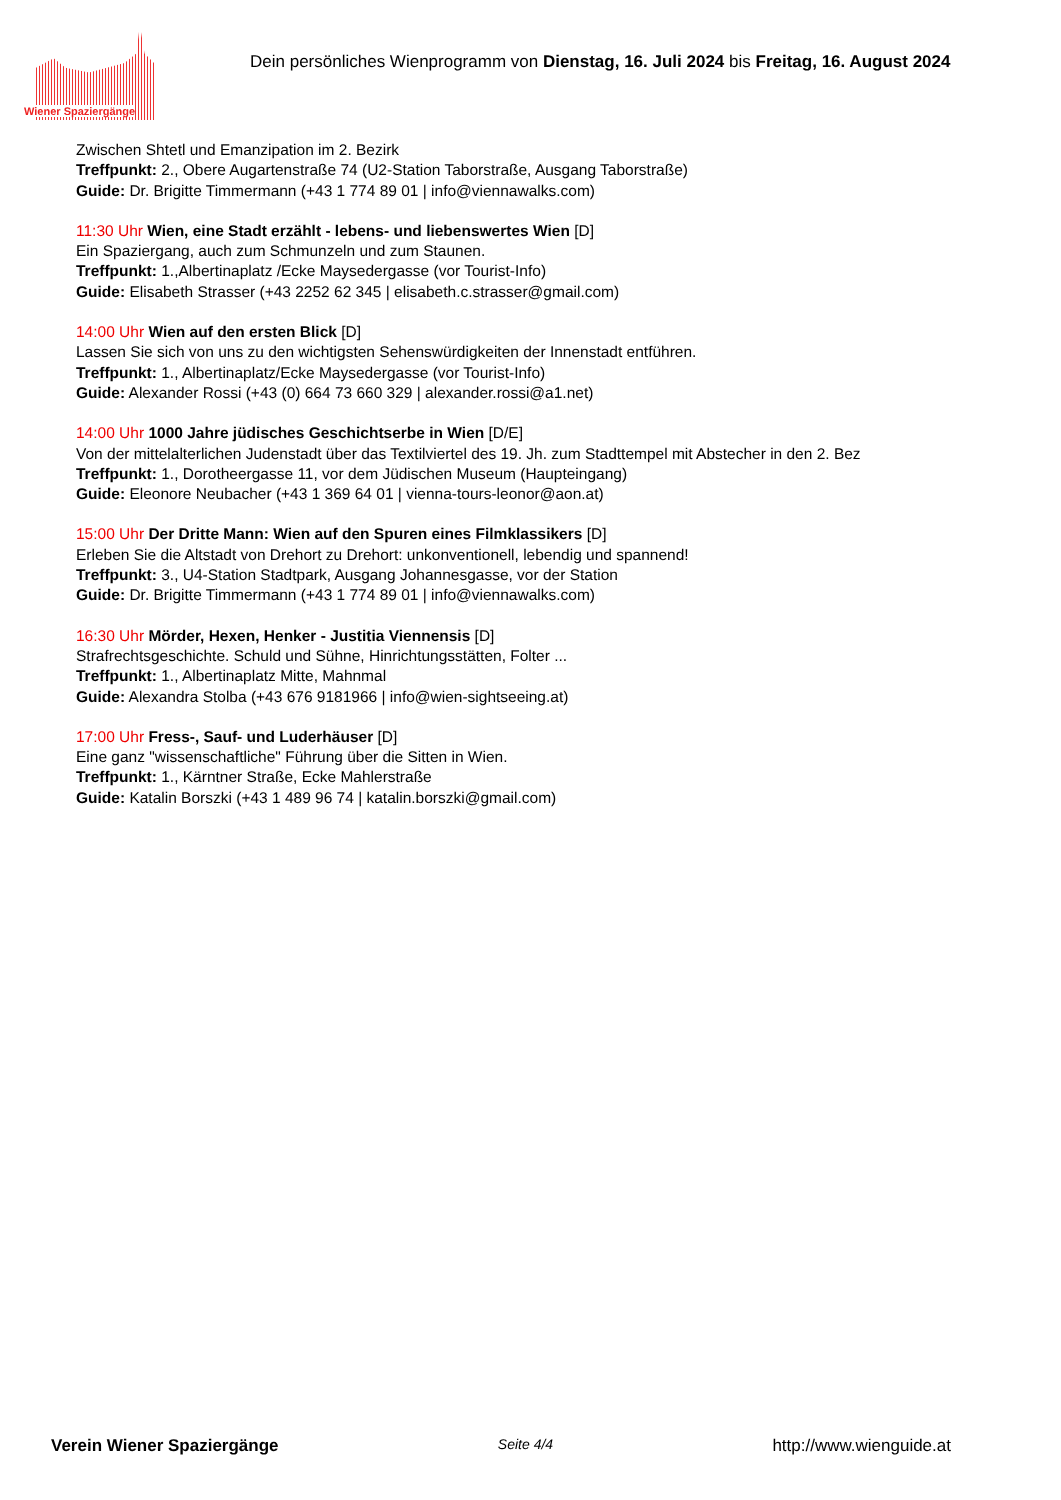Wiener Spaziergänge
Dein persönliches Wienprogramm von Dienstag, 16. Juli 2024 bis Freitag, 16. August 2024
Zwischen Shtetl und Emanzipation im 2. Bezirk
Treffpunkt: 2., Obere Augartenstraße 74 (U2-Station Taborstraße, Ausgang Taborstraße)
Guide: Dr. Brigitte Timmermann (+43 1 774 89 01 | info@viennawalks.com)
11:30 Uhr Wien, eine Stadt erzählt - lebens- und liebenswertes Wien [D]
Ein Spaziergang, auch zum Schmunzeln und zum Staunen.
Treffpunkt: 1.,Albertinaplatz /Ecke Maysedergasse (vor Tourist-Info)
Guide: Elisabeth Strasser (+43 2252 62 345 | elisabeth.c.strasser@gmail.com)
14:00 Uhr Wien auf den ersten Blick [D]
Lassen Sie sich von uns zu den wichtigsten Sehenswürdigkeiten der Innenstadt entführen.
Treffpunkt: 1., Albertinaplatz/Ecke Maysedergasse (vor Tourist-Info)
Guide: Alexander Rossi (+43 (0) 664 73 660 329 | alexander.rossi@a1.net)
14:00 Uhr 1000 Jahre jüdisches Geschichtserbe in Wien [D/E]
Von der mittelalterlichen Judenstadt über das Textilviertel des 19. Jh. zum Stadttempel mit Abstecher in den 2. Bez
Treffpunkt: 1., Dorotheergasse 11, vor dem Jüdischen Museum (Haupteingang)
Guide: Eleonore Neubacher (+43 1 369 64 01 | vienna-tours-leonor@aon.at)
15:00 Uhr Der Dritte Mann: Wien auf den Spuren eines Filmklassikers [D]
Erleben Sie die Altstadt von Drehort zu Drehort: unkonventionell, lebendig und spannend!
Treffpunkt: 3., U4-Station Stadtpark, Ausgang Johannesgasse, vor der Station
Guide: Dr. Brigitte Timmermann (+43 1 774 89 01 | info@viennawalks.com)
16:30 Uhr Mörder, Hexen, Henker - Justitia Viennensis [D]
Strafrechtsgeschichte. Schuld und Sühne, Hinrichtungsstätten, Folter ...
Treffpunkt: 1., Albertinaplatz Mitte, Mahnmal
Guide: Alexandra Stolba (+43 676 9181966 | info@wien-sightseeing.at)
17:00 Uhr Fress-, Sauf- und Luderhäuser [D]
Eine ganz "wissenschaftliche" Führung über die Sitten in Wien.
Treffpunkt: 1., Kärntner Straße, Ecke Mahlerstraße
Guide: Katalin Borszki (+43 1 489 96 74 | katalin.borszki@gmail.com)
Verein Wiener Spaziergänge Seite 4/4 http://www.wienguide.at